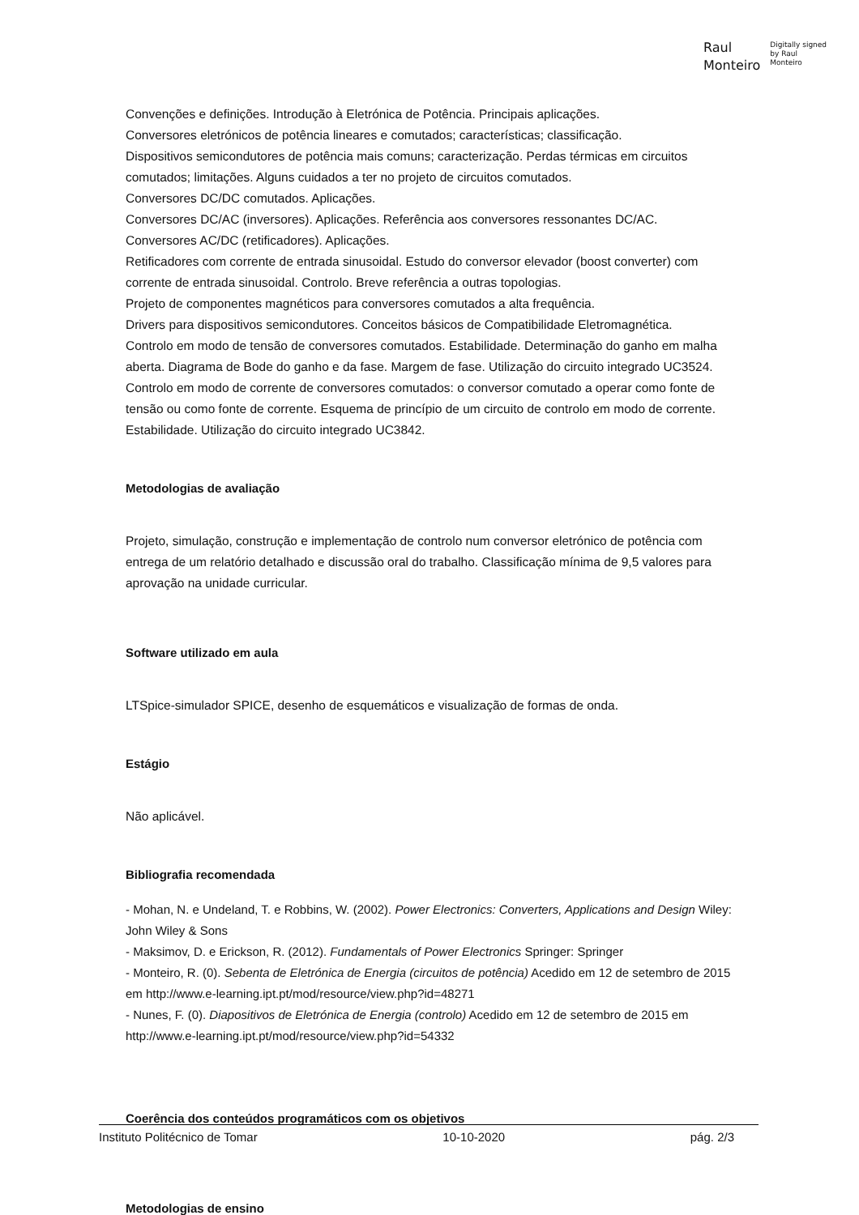Raul
Monteiro
Digitally signed
by Raul
Monteiro
Convenções e definições. Introdução à Eletrónica de Potência. Principais aplicações.
Conversores eletrónicos de potência lineares e comutados; características; classificação.
Dispositivos semicondutores de potência mais comuns; caracterização. Perdas térmicas em circuitos comutados; limitações. Alguns cuidados a ter no projeto de circuitos comutados.
Conversores DC/DC comutados. Aplicações.
Conversores DC/AC (inversores). Aplicações. Referência aos conversores ressonantes DC/AC.
Conversores AC/DC (retificadores). Aplicações.
Retificadores com corrente de entrada sinusoidal. Estudo do conversor elevador (boost converter) com corrente de entrada sinusoidal. Controlo. Breve referência a outras topologias.
Projeto de componentes magnéticos para conversores comutados a alta frequência.
Drivers para dispositivos semicondutores. Conceitos básicos de Compatibilidade Eletromagnética.
Controlo em modo de tensão de conversores comutados. Estabilidade. Determinação do ganho em malha aberta. Diagrama de Bode do ganho e da fase. Margem de fase. Utilização do circuito integrado UC3524.
Controlo em modo de corrente de conversores comutados: o conversor comutado a operar como fonte de tensão ou como fonte de corrente. Esquema de princípio de um circuito de controlo em modo de corrente. Estabilidade. Utilização do circuito integrado UC3842.
Metodologias de avaliação
Projeto, simulação, construção e implementação de controlo num conversor eletrónico de potência com entrega de um relatório detalhado e discussão oral do trabalho. Classificação mínima de 9,5 valores para aprovação na unidade curricular.
Software utilizado em aula
LTSpice-simulador SPICE, desenho de esquemáticos e visualização de formas de onda.
Estágio
Não aplicável.
Bibliografia recomendada
- Mohan, N. e Undeland, T. e Robbins, W. (2002). Power Electronics: Converters, Applications and Design Wiley: John Wiley & Sons
- Maksimov, D. e Erickson, R. (2012). Fundamentals of Power Electronics Springer: Springer
- Monteiro, R. (0). Sebenta de Eletrónica de Energia (circuitos de potência) Acedido em 12 de setembro de 2015 em http://www.e-learning.ipt.pt/mod/resource/view.php?id=48271
- Nunes, F. (0). Diapositivos de Eletrónica de Energia (controlo) Acedido em 12 de setembro de 2015 em http://www.e-learning.ipt.pt/mod/resource/view.php?id=54332
Coerência dos conteúdos programáticos com os objetivos
Metodologias de ensino
Instituto Politécnico de Tomar 10-10-2020 pág. 2/3